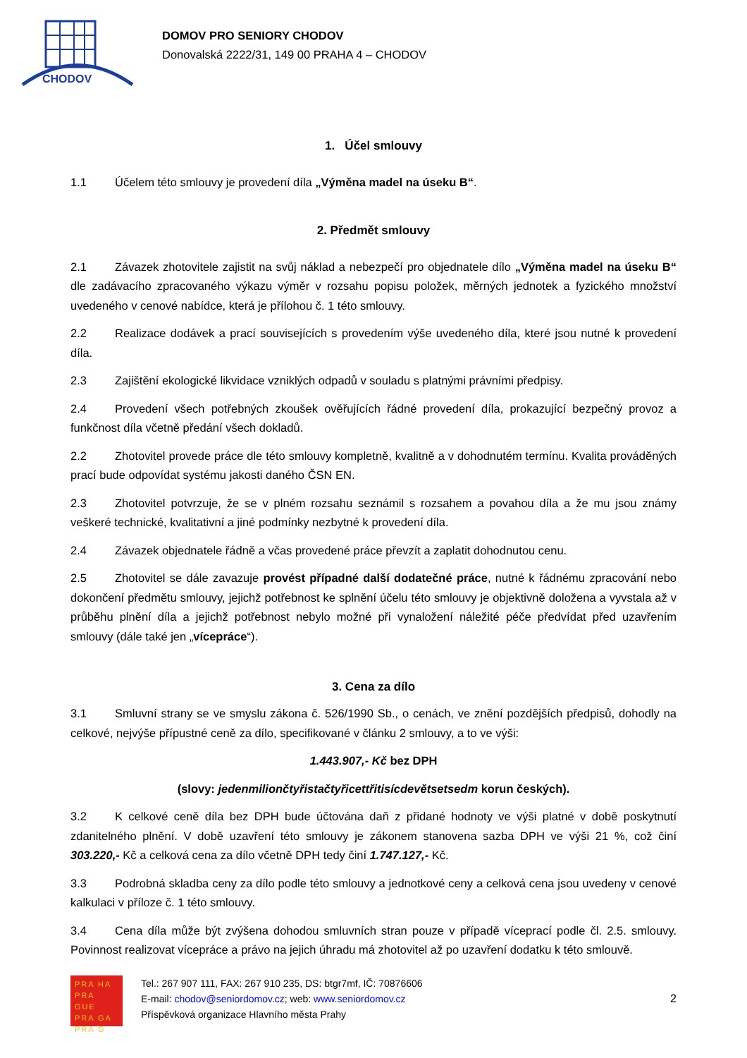CHODOV
DOMOV PRO SENIORY CHODOV
Donovalská 2222/31, 149 00 PRAHA 4 – CHODOV
1. Účel smlouvy
1.1 Účelem této smlouvy je provedení díla „Výměna madel na úseku B“.
2. Předmět smlouvy
2.1 Závazek zhotovitele zajistit na svůj náklad a nebezpečí pro objednatele dílo „Výměna madel na úseku B“ dle zadávacího zpracovaného výkazu výměr v rozsahu popisu položek, měrných jednotek a fyzického množství uvedeného v cenové nabídce, která je přílohou č. 1 této smlouvy.
2.2 Realizace dodávek a prací souvisejících s provedením výše uvedeného díla, které jsou nutné k provedení díla.
2.3 Zajištění ekologické likvidace vzniklých odpadů v souladu s platnými právními předpisy.
2.4 Provedení všech potřebných zkoušek ověřujících řádné provedení díla, prokazující bezpečný provoz a funkčnost díla včetně předání všech dokladů.
2.2 Zhotovitel provede práce dle této smlouvy kompletně, kvalitně a v dohodnutém termínu. Kvalita prováděných prací bude odpovídat systému jakosti daného ČSN EN.
2.3 Zhotovitel potvrzuje, že se v plném rozsahu seznámil s rozsahem a povahou díla a že mu jsou známy veškeré technické, kvalitativní a jiné podmínky nezbytné k provedení díla.
2.4 Závazek objednatele řádně a včas provedené práce převzít a zaplatit dohodnutou cenu.
2.5 Zhotovitel se dále zavazuje provést případné další dodatečné práce, nutné k řádnému zpracování nebo dokončení předmětu smlouvy, jejichž potřebnost ke splnění účelu této smlouvy je objektivně doložena a vyvstala až v průběhu plnění díla a jejichž potřebnost nebylo možné při vynaložení náležité péče předvídat před uzavřením smlouvy (dále také jen „vícepráce“).
3. Cena za dílo
3.1 Smluvní strany se ve smyslu zákona č. 526/1990 Sb., o cenách, ve znění pozdějších předpisů, dohodly na celkové, nejvýše přípustné ceně za dílo, specifikované v článku 2 smlouvy, a to ve výši:
1.443.907,- Kč bez DPH
(slovy: jedenmiliončtyřistačtyřicettřitisícdevětsetsedm korun českých).
3.2 K celkové ceně díla bez DPH bude účtována daň z přidané hodnoty ve výši platné v době poskytnutí zdanitelného plnění. V době uzavření této smlouvy je zákonem stanovena sazba DPH ve výši 21 %, což činí 303.220,- Kč a celková cena za dílo včetně DPH tedy činí 1.747.127,- Kč.
3.3 Podrobná skladba ceny za dílo podle této smlouvy a jednotkové ceny a celková cena jsou uvedeny v cenové kalkulaci v příloze č. 1 této smlouvy.
3.4 Cena díla může být zvýšena dohodou smluvních stran pouze v případě víceprací podle čl. 2.5. smlouvy. Povinnost realizovat vícepráce a právo na jejich úhradu má zhotovitel až po uzavření dodatku k této smlouvě.
PRA HA
PRA GUE
PRA GA
PRA G
Tel.: 267 907 111, FAX: 267 910 235, DS: btgr7mf, IČ: 70876606
E-mail: chodov@seniordomov.cz; web: www.seniordomov.cz
Příspěvková organizace Hlavního města Prahy
2